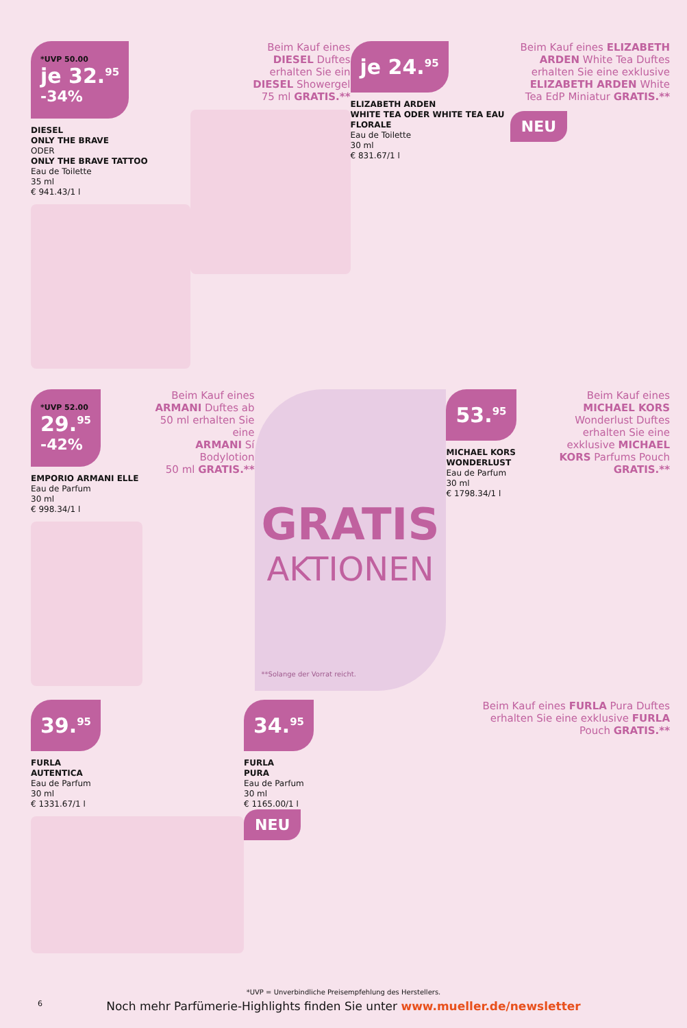*UVP 50.00 je 32.<sup>95</sup> -34%
DIESEL
ONLY THE BRAVE
ODER
ONLY THE BRAVE TATTOO
Eau de Toilette
35 ml
€ 941.43/1 l
Beim Kauf eines
DIESEL Duftes
erhalten Sie ein
DIESEL Showergel
75 ml GRATIS.**
je 24.<sup>95</sup>
ELIZABETH ARDEN
WHITE TEA ODER WHITE TEA EAU FLORALE
Eau de Toilette
30 ml
€ 831.67/1 l
Beim Kauf eines ELIZABETH ARDEN White Tea Duftes erhalten Sie eine exklusive ELIZABETH ARDEN White Tea EdP Miniatur GRATIS.**
NEU
*UVP 52.00 29.<sup>95</sup> -42%
EMPORIO ARMANI ELLE
Eau de Parfum
30 ml
€ 998.34/1 l
Beim Kauf eines
ARMANI Duftes ab
50 ml erhalten Sie eine
ARMANI Sí Bodylotion
50 ml GRATIS.**
GRATIS
AKTIONEN
**Solange der Vorrat reicht.
53.<sup>95</sup>
MICHAEL KORS WONDERLUST
Eau de Parfum
30 ml
€ 1798.34/1 l
Beim Kauf eines MICHAEL KORS Wonderlust Duftes erhalten Sie eine exklusive MICHAEL KORS Parfums Pouch GRATIS.**
39.<sup>95</sup>
FURLA
AUTENTICA
Eau de Parfum
30 ml
€ 1331.67/1 l
34.<sup>95</sup>
FURLA
PURA
Eau de Parfum
30 ml
€ 1165.00/1 l
NEU
Beim Kauf eines FURLA Pura Duftes erhalten Sie eine exklusive FURLA Pouch GRATIS.**
*UVP = Unverbindliche Preisempfehlung des Herstellers.
6
Noch mehr Parfümerie-Highlights finden Sie unter www.mueller.de/newsletter